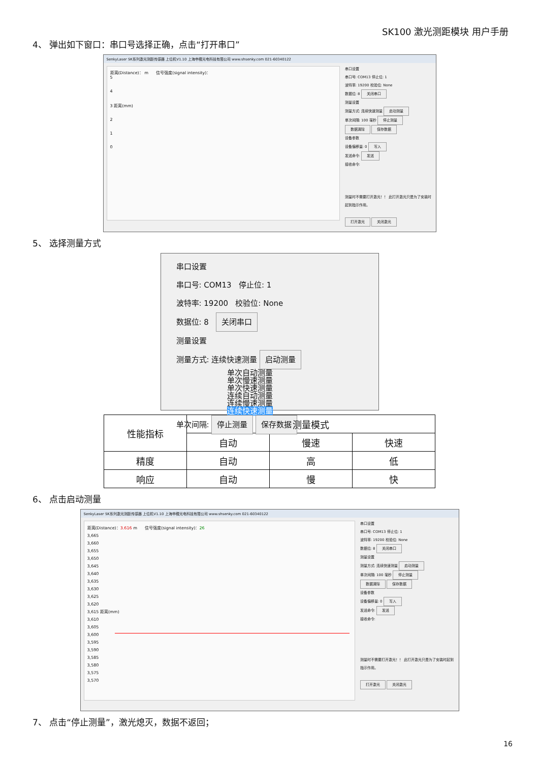SK100 激光测距模块 用户手册
4、 弹出如下窗口：串口号选择正确，点击“打开串口”
SenkyLaser SK系列激光测距传感器 上位机V1.10 上海申稷光电科技有限公司 www.shsenky.com 021-60340122
距离(Distance)： m 信号强度(signal intensity)：
5
4
3 距离(mm)
2
1
0
串口设置
串口号: COM13 停止位: 1
波特率: 19200 校验位: None
数据位: 8 关闭串口
测量设置
测量方式: 连续快速测量 启动测量
单次间隔: 100 毫秒 停止测量
数据清除 保存数据
设备参数
设备偏移量: 0 写入
发送命令: 发送
接收命令:
测量时不需要打开激光！！ 此打开激光只是为了安装时起到指示作用。
打开激光 关闭激光
5、 选择测量方式
串口设置
串口号: COM13 停止位: 1
波特率: 19200 校验位: None
数据位: 8 关闭串口
测量设置
测量方式: 连续快速测量 启动测量
单次自动测量
单次慢速测量
单次快速测量
连续自动测量
连续慢速测量
连续快速测量
单次间隔: 停止测量 保存数据
| 性能指标 | 测量模式 | | |
| --- | --- | --- | --- |
| | 自动 | 慢速 | 快速 |
| 精度 | 自动 | 高 | 低 |
| 响应 | 自动 | 慢 | 快 |
6、 点击启动测量
SenkyLaser SK系列激光测距传感器 上位机V1.10 上海申稷光电科技有限公司 www.shsenky.com 021-60340122
距离(Distance)：3.616 m 信号强度(signal intensity)：26
3,665
3,660
3,655
3,650
3,645
3,640
3,635
3,630
3,625
3,620
3,615 距离(mm)
3,610
3,605
3,600
3,595
3,590
3,585
3,580
3,575
3,570
串口设置
串口号: COM13 停止位: 1
波特率: 19200 校验位: None
数据位: 8 关闭串口
测量设置
测量方式: 连续快速测量 启动测量
单次间隔: 100 毫秒 停止测量
数据清除 保存数据
设备参数
设备偏移量: 0 写入
发送命令: 发送
接收命令:
测量时不需要打开激光！！ 此打开激光只是为了安装时起到指示作用。
打开激光 关闭激光
7、 点击“停止测量”，激光熄灭，数据不返回；
16